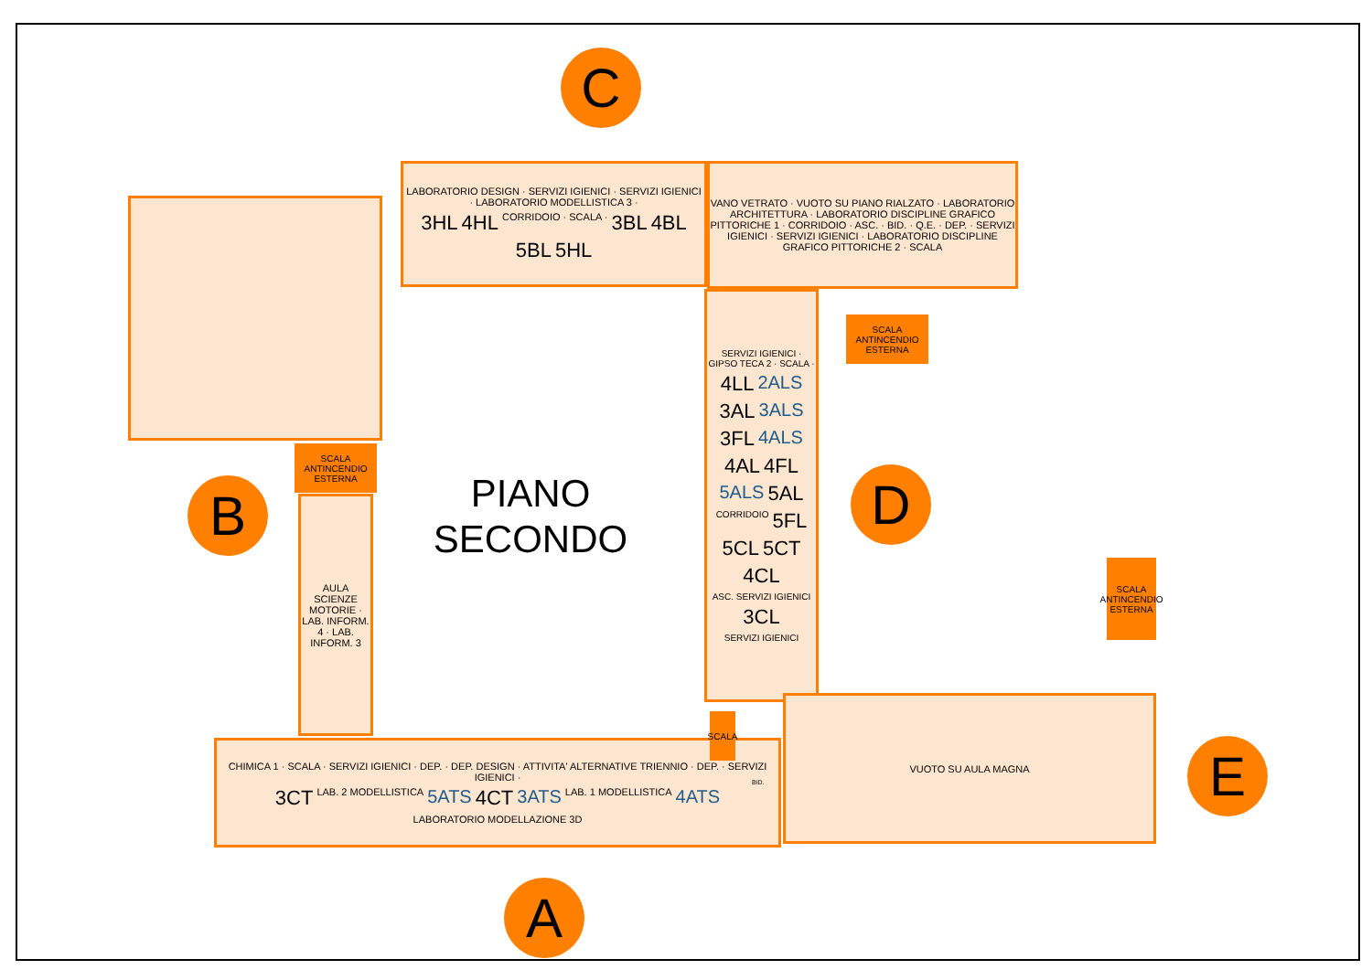C
LABORATORIO DESIGN · SERVIZI IGIENICI · SERVIZI IGIENICI · LABORATORIO MODELLISTICA 3 · 3HL 4HL CORRIDOIO · SCALA · 3BL 4BL 5BL 5HL
VANO VETRATO · VUOTO SU PIANO RIALZATO · LABORATORIO ARCHITETTURA · LABORATORIO DISCIPLINE GRAFICO PITTORICHE 1 · CORRIDOIO · ASC. · BID. · Q.E. · DEP. · SERVIZI IGIENICI · SERVIZI IGIENICI · LABORATORIO DISCIPLINE GRAFICO PITTORICHE 2 · SCALA
SCALA
ANTINCENDIO
ESTERNA
SCALA
ANTINCENDIO
ESTERNA
B
AULA SCIENZE MOTORIE · LAB. INFORM. 4 · LAB. INFORM. 3
PIANO
SECONDO
SERVIZI IGIENICI · GIPSO TECA 2 · SCALA · 4LL 2ALS 3AL 3ALS 3FL 4ALS 4AL 4FL 5ALS 5AL CORRIDOIO 5FL 5CL 5CT 4CL ASC. SERVIZI IGIENICI 3CL SERVIZI IGIENICI
D
SCALA ANTINCENDIO ESTERNA
CHIMICA 1 · SCALA · SERVIZI IGIENICI · DEP. · DEP. DESIGN · ATTIVITA' ALTERNATIVE TRIENNIO · DEP. · SERVIZI IGIENICI · 3CT LAB. 2 MODELLISTICA 5ATS 4CT 3ATS LAB. 1 MODELLISTICA 4ATS LABORATORIO MODELLAZIONE 3D
SCALA
BID.
VUOTO SU AULA MAGNA
E
A